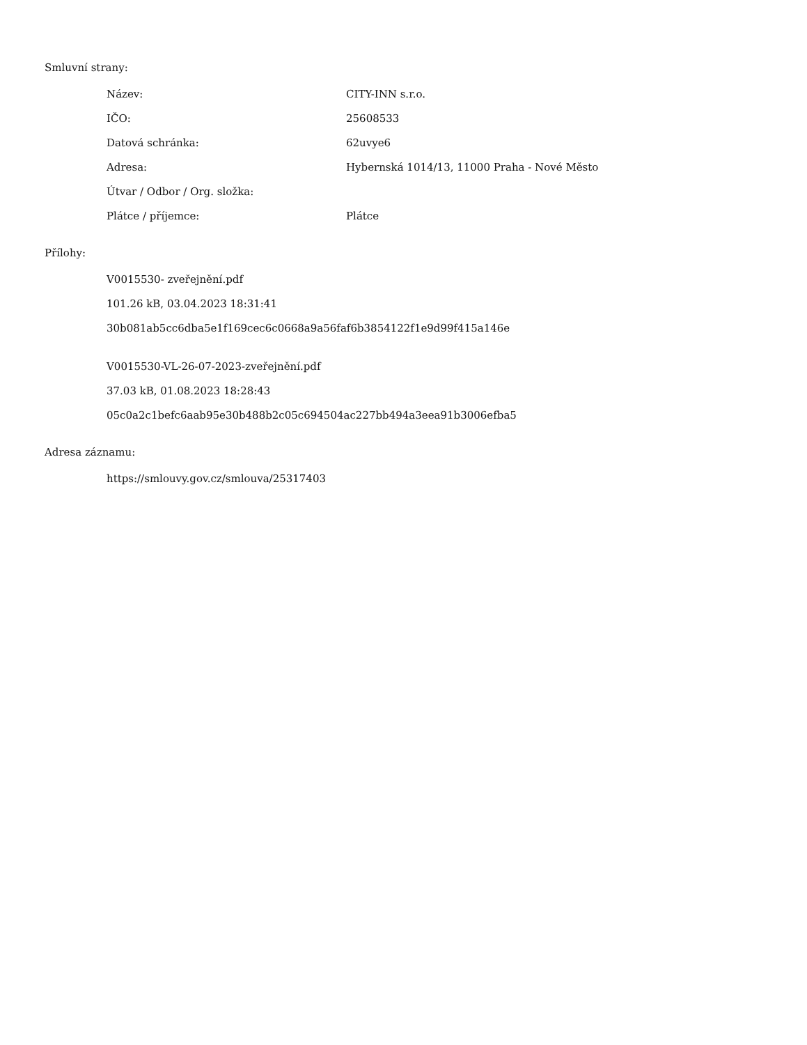Smluvní strany:
| Název: | CITY-INN s.r.o. |
| IČO: | 25608533 |
| Datová schránka: | 62uvye6 |
| Adresa: | Hybernská 1014/13, 11000 Praha - Nové Město |
| Útvar / Odbor / Org. složka: | |
| Plátce / příjemce: | Plátce |
Přílohy:
V0015530- zveřejnění.pdf
101.26 kB, 03.04.2023 18:31:41
30b081ab5cc6dba5e1f169cec6c0668a9a56faf6b3854122f1e9d99f415a146e
V0015530-VL-26-07-2023-zveřejnění.pdf
37.03 kB, 01.08.2023 18:28:43
05c0a2c1befc6aab95e30b488b2c05c694504ac227bb494a3eea91b3006efba5
Adresa záznamu:
https://smlouvy.gov.cz/smlouva/25317403